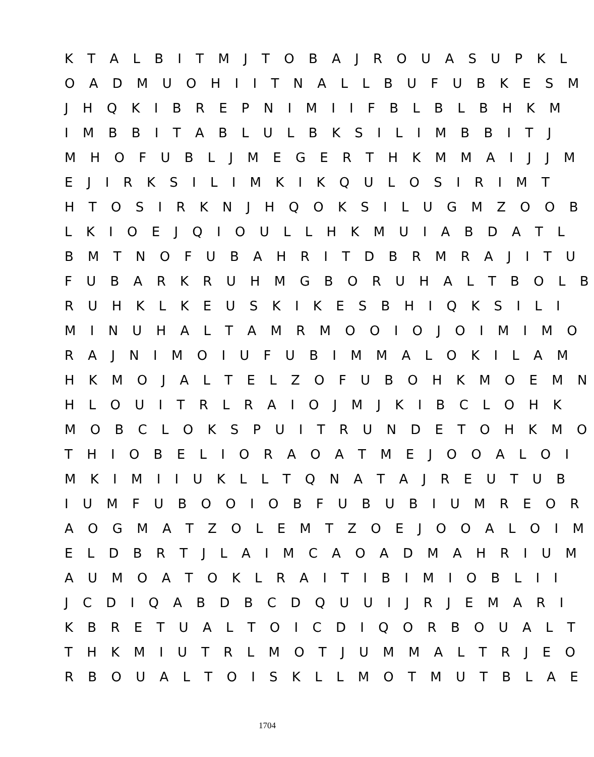K T A L B I T M J T O B A J R O U A S U P K L
O A D M U O H I I T N A L L B U F U B K E S M
J H Q K I B R E P N I M I I F B L B L B H K M
I M B B I T A B L U L B K S I L I M B B I T J
M H O F U B L J M E G E R T H K M M A I J J M
E J I R K S I L I M K I K Q U L O S I R I M T
H T O S I R K N J H Q O K S I L U G M Z O O B
L K I O E J Q I O U L L H K M U I A B D A T L
B M T N O F U B A H R I T D B R M R A J I T U
F U B A R K R U H M G B O R U H A L T B O L B
R U H K L K E U S K I K E S B H I Q K S I L I
M I N U H A L T A M R M O O I O J O I M I M O
R A J N I M O I U F U B I M M A L O K I L A M
H K M O J A L T E L Z O F U B O H K M O E M N
H L O U I T R L R A I O J M J K I B C L O H K
M O B C L O K S P U I T R U N D E T O H K M O
T H I O B E L I O R A O A T M E J O O A L O I
M K I M I I U K L L T Q N A T A J R E U T U B
I U M F U B O O I O B F U B U B I U M R E O R
A O G M A T Z O L E M T Z O E J O O A L O I M
E L D B R T J L A I M C A O A D M A H R I U M
A U M O A T O K L R A I T I B I M I O B L I I
J C D I Q A B D B C D Q U U I J R J E M A R I
K B R E T U A L T O I C D I Q O R B O U A L T
T H K M I U T R L M O T J U M M A L T R J E O
R B O U A L T O I S K L L M O T M U T B L A E
1704